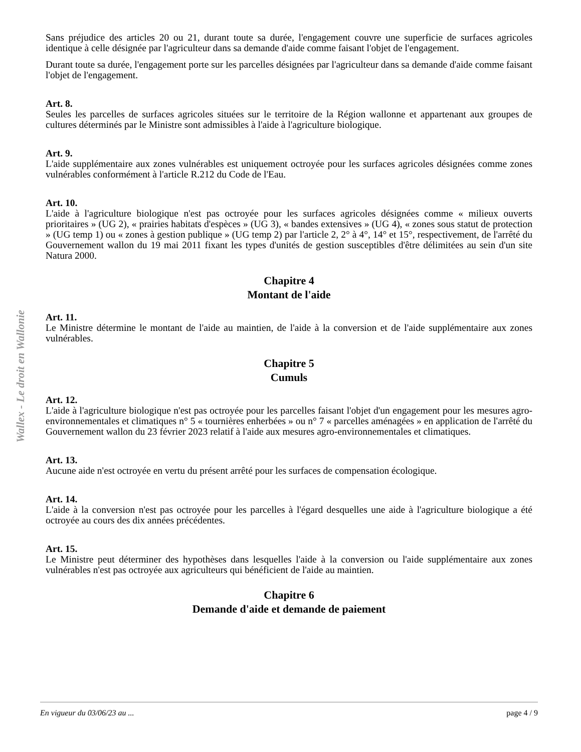Wallex - Le droit en Wallonie
Sans préjudice des articles 20 ou 21, durant toute sa durée, l'engagement couvre une superficie de surfaces agricoles identique à celle désignée par l'agriculteur dans sa demande d'aide comme faisant l'objet de l'engagement.
Durant toute sa durée, l'engagement porte sur les parcelles désignées par l'agriculteur dans sa demande d'aide comme faisant l'objet de l'engagement.
Art. 8.
Seules les parcelles de surfaces agricoles situées sur le territoire de la Région wallonne et appartenant aux groupes de cultures déterminés par le Ministre sont admissibles à l'aide à l'agriculture biologique.
Art. 9.
L'aide supplémentaire aux zones vulnérables est uniquement octroyée pour les surfaces agricoles désignées comme zones vulnérables conformément à l'article R.212 du Code de l'Eau.
Art. 10.
L'aide à l'agriculture biologique n'est pas octroyée pour les surfaces agricoles désignées comme « milieux ouverts prioritaires » (UG 2), « prairies habitats d'espèces » (UG 3), « bandes extensives » (UG 4), « zones sous statut de protection » (UG temp 1) ou « zones à gestion publique » (UG temp 2) par l'article 2, 2° à 4°, 14° et 15°, respectivement, de l'arrêté du Gouvernement wallon du 19 mai 2011 fixant les types d'unités de gestion susceptibles d'être délimitées au sein d'un site Natura 2000.
Chapitre 4
Montant de l'aide
Art. 11.
Le Ministre détermine le montant de l'aide au maintien, de l'aide à la conversion et de l'aide supplémentaire aux zones vulnérables.
Chapitre 5
Cumuls
Art. 12.
L'aide à l'agriculture biologique n'est pas octroyée pour les parcelles faisant l'objet d'un engagement pour les mesures agro-environnementales et climatiques n° 5 « tournières enherbées » ou n° 7 « parcelles aménagées » en application de l'arrêté du Gouvernement wallon du 23 février 2023 relatif à l'aide aux mesures agro-environnementales et climatiques.
Art. 13.
Aucune aide n'est octroyée en vertu du présent arrêté pour les surfaces de compensation écologique.
Art. 14.
L'aide à la conversion n'est pas octroyée pour les parcelles à l'égard desquelles une aide à l'agriculture biologique a été octroyée au cours des dix années précédentes.
Art. 15.
Le Ministre peut déterminer des hypothèses dans lesquelles l'aide à la conversion ou l'aide supplémentaire aux zones vulnérables n'est pas octroyée aux agriculteurs qui bénéficient de l'aide au maintien.
Chapitre 6
Demande d'aide et demande de paiement
En vigueur du 03/06/23 au ... page 4 / 9